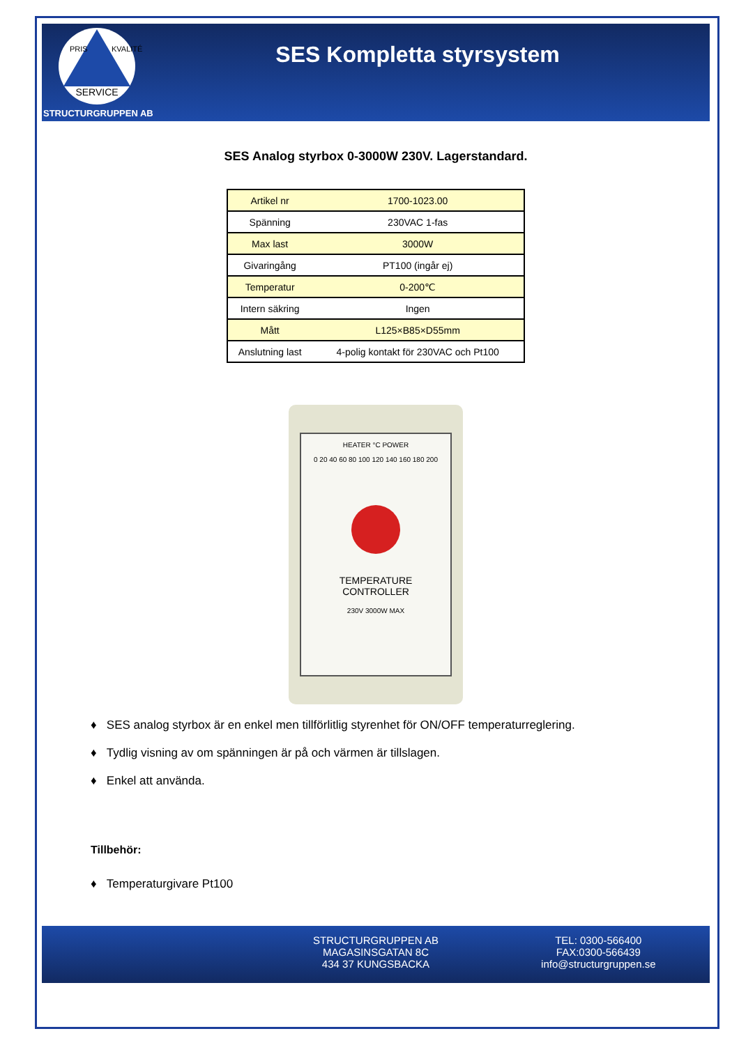SERVICE
PRIS KVALITÉ
STRUCTURGRUPPEN AB
SES Kompletta styrsystem
SES Analog styrbox 0-3000W 230V. Lagerstandard.
| Artikel nr | 1700-1023.00 |
| Spänning | 230VAC 1-fas |
| Max last | 3000W |
| Givaringång | PT100 (ingår ej) |
| Temperatur | 0-200℃ |
| Intern säkring | Ingen |
| Mått | L125×B85×D55mm |
| Anslutning last | 4-polig kontakt för 230VAC och Pt100 |
HEATER °C POWER
0 20 40 60 80 100 120 140 160 180 200
TEMPERATURE
CONTROLLER
230V 3000W MAX
♦ SES analog styrbox är en enkel men tillförlitlig styrenhet för ON/OFF temperaturreglering.
♦ Tydlig visning av om spänningen är på och värmen är tillslagen.
♦ Enkel att använda.
Tillbehör:
♦ Temperaturgivare Pt100
STRUCTURGRUPPEN AB
MAGASINSGATAN 8C
434 37 KUNGSBACKA
TEL: 0300-566400
FAX:0300-566439
info@structurgruppen.se